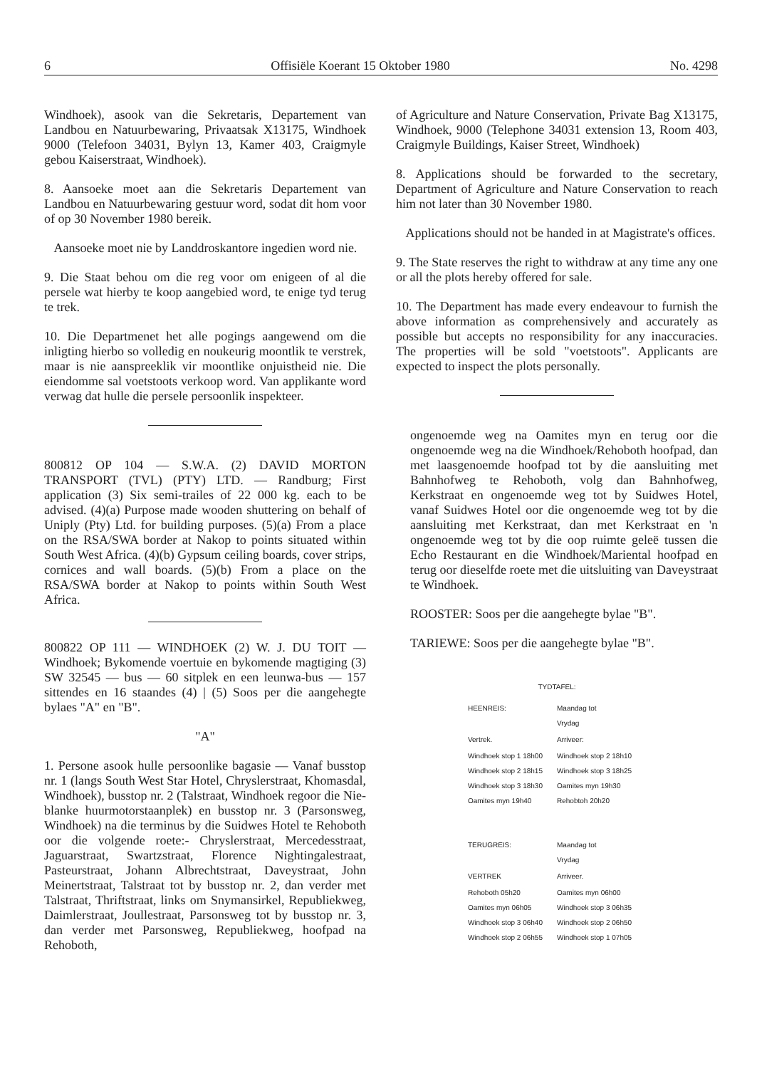6 Offisiële Koerant 15 Oktober 1980 No. 4298
Windhoek), asook van die Sekretaris, Departement van Landbou en Natuurbewaring, Privaatsak X13175, Windhoek 9000 (Telefoon 34031, Bylyn 13, Kamer 403, Craigmyle gebou Kaiserstraat, Windhoek).
8. Aansoeke moet aan die Sekretaris Departement van Landbou en Natuurbewaring gestuur word, sodat dit hom voor of op 30 November 1980 bereik.
Aansoeke moet nie by Landdroskantore ingedien word nie.
9. Die Staat behou om die reg voor om enigeen of al die persele wat hierby te koop aangebied word, te enige tyd terug te trek.
10. Die Departmenet het alle pogings aangewend om die inligting hierbo so volledig en noukeurig moontlik te verstrek, maar is nie aanspreeklik vir moontlike onjuistheid nie. Die eiendomme sal voetstoots verkoop word. Van applikante word verwag dat hulle die persele persoonlik inspekteer.
800812 OP 104 — S.W.A. (2) DAVID MORTON TRANSPORT (TVL) (PTY) LTD. — Randburg; First application (3) Six semi-trailes of 22 000 kg. each to be advised. (4)(a) Purpose made wooden shuttering on behalf of Uniply (Pty) Ltd. for building purposes. (5)(a) From a place on the RSA/SWA border at Nakop to points situated within South West Africa. (4)(b) Gypsum ceiling boards, cover strips, cornices and wall boards. (5)(b) From a place on the RSA/SWA border at Nakop to points within South West Africa.
800822 OP 111 — WINDHOEK (2) W. J. DU TOIT — Windhoek; Bykomende voertuie en bykomende magtiging (3) SW 32545 — bus — 60 sitplek en een leunwa-bus — 157 sittendes en 16 staandes (4) | (5) Soos per die aangehegte bylaes "A" en "B".
"A"
1. Persone asook hulle persoonlike bagasie — Vanaf busstop nr. 1 (langs South West Star Hotel, Chryslerstraat, Khomasdal, Windhoek), busstop nr. 2 (Talstraat, Windhoek regoor die Nie-blanke huurmotorstaanplek) en busstop nr. 3 (Parsonsweg, Windhoek) na die terminus by die Suidwes Hotel te Rehoboth oor die volgende roete:- Chryslerstraat, Mercedesstraat, Jaguarstraat, Swartzstraat, Florence Nightingalestraat, Pasteurstraat, Johann Albrechtstraat, Daveystraat, John Meinertstraat, Talstraat tot by busstop nr. 2, dan verder met Talstraat, Thriftstraat, links om Snymansirkel, Republiekweg, Daimlerstraat, Joullestraat, Parsonsweg tot by busstop nr. 3, dan verder met Parsonsweg, Republiekweg, hoofpad na Rehoboth,
of Agriculture and Nature Conservation, Private Bag X13175, Windhoek, 9000 (Telephone 34031 extension 13, Room 403, Craigmyle Buildings, Kaiser Street, Windhoek)
8. Applications should be forwarded to the secretary, Department of Agriculture and Nature Conservation to reach him not later than 30 November 1980.
Applications should not be handed in at Magistrate's offices.
9. The State reserves the right to withdraw at any time any one or all the plots hereby offered for sale.
10. The Department has made every endeavour to furnish the above information as comprehensively and accurately as possible but accepts no responsibility for any inaccuracies. The properties will be sold "voetstoots". Applicants are expected to inspect the plots personally.
ongenoemde weg na Oamites myn en terug oor die ongenoemde weg na die Windhoek/Rehoboth hoofpad, dan met laasgenoemde hoofpad tot by die aansluiting met Bahnhofweg te Rehoboth, volg dan Bahnhofweg, Kerkstraat en ongenoemde weg tot by Suidwes Hotel, vanaf Suidwes Hotel oor die ongenoemde weg tot by die aansluiting met Kerkstraat, dan met Kerkstraat en 'n ongenoemde weg tot by die oop ruimte geleë tussen die Echo Restaurant en die Windhoek/Mariental hoofpad en terug oor dieselfde roete met die uitsluiting van Daveystraat te Windhoek.
ROOSTER: Soos per die aangehegte bylae "B".
TARIEWE: Soos per die aangehegte bylae "B".
TYDTAFEL:
| HEENREIS: | Maandag tot Vrydag |
| --- | --- |
| Vertrek. | Arriveer: |
| Windhoek stop 1 18h00 Windhoek stop 2 18h15 Windhoek stop 3 18h30 Oamites myn 19h40 | Windhoek stop 2 18h10 Windhoek stop 3 18h25 Oamites myn 19h30 Rehobtoh 20h20 |
| TERUGREIS: | Maandag tot Vrydag |
| VERTREK | Arriveer. |
| Rehoboth 05h20 Oamites myn 06h05 Windhoek stop 3 06h40 Windhoek stop 2 06h55 | Oamites myn 06h00 Windhoek stop 3 06h35 Windhoek stop 2 06h50 Windhoek stop 1 07h05 |